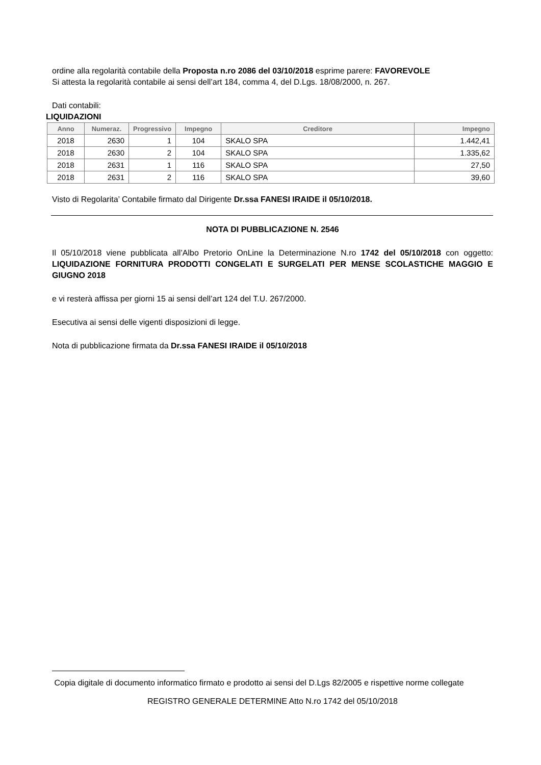ordine alla regolarità contabile della Proposta n.ro 2086 del 03/10/2018 esprime parere: FAVOREVOLE
Si attesta la regolarità contabile ai sensi dell’art 184, comma 4, del D.Lgs. 18/08/2000, n. 267.
Dati contabili:
LIQUIDAZIONI
| Anno | Numeraz. | Progressivo | Impegno | Creditore | Impegno |
| --- | --- | --- | --- | --- | --- |
| 2018 | 2630 | 1 | 104 | SKALO SPA | 1.442,41 |
| 2018 | 2630 | 2 | 104 | SKALO SPA | 1.335,62 |
| 2018 | 2631 | 1 | 116 | SKALO SPA | 27,50 |
| 2018 | 2631 | 2 | 116 | SKALO SPA | 39,60 |
Visto di Regolarita’ Contabile firmato dal Dirigente Dr.ssa FANESI IRAIDE il 05/10/2018.
NOTA DI PUBBLICAZIONE N. 2546
Il 05/10/2018 viene pubblicata all’Albo Pretorio OnLine la Determinazione N.ro 1742 del 05/10/2018 con oggetto: LIQUIDAZIONE FORNITURA PRODOTTI CONGELATI E SURGELATI PER MENSE SCOLASTICHE MAGGIO E GIUGNO 2018
e vi resterà affissa per giorni 15 ai sensi dell’art 124 del T.U. 267/2000.
Esecutiva ai sensi delle vigenti disposizioni di legge.
Nota di pubblicazione firmata da Dr.ssa FANESI IRAIDE il 05/10/2018
Copia digitale di documento informatico firmato e prodotto ai sensi del D.Lgs 82/2005 e rispettive norme collegate
REGISTRO GENERALE DETERMINE Atto N.ro 1742 del 05/10/2018